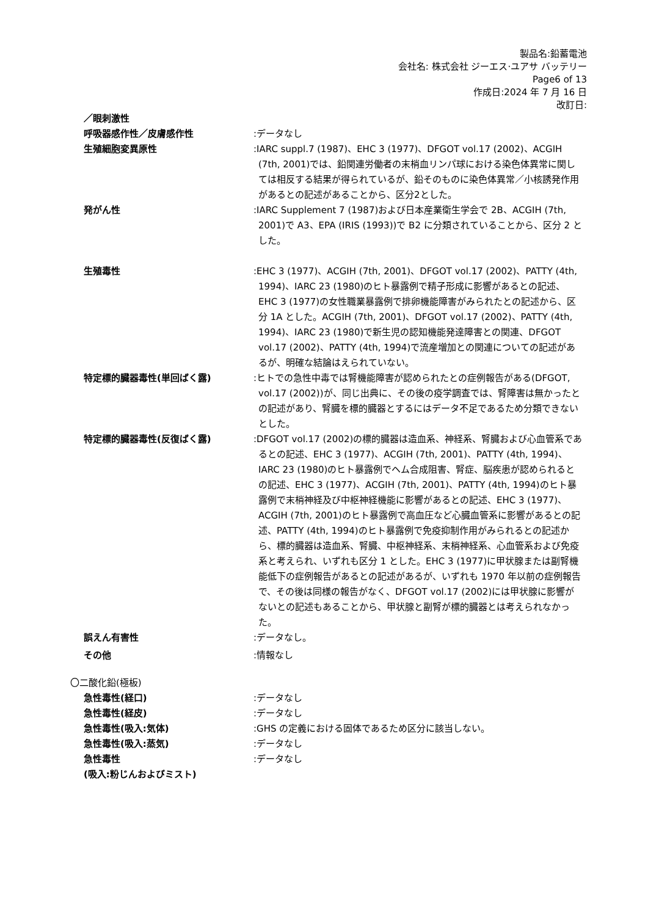製品名:鉛蓄電池
会社名: 株式会社 ジーエス·ユアサ バッテリー
Page6 of 13
作成日:2024 年 7 月 16 日
改訂日:
／眼刺激性
呼吸器感作性／皮膚感作性 :データなし
生殖細胞変異原性 :IARC suppl.7 (1987)、EHC 3 (1977)、DFGOT vol.17 (2002)、ACGIH (7th, 2001)では、鉛関連労働者の末梢血リンパ球における染色体異常に関しては相反する結果が得られているが、鉛そのものに染色体異常／小核誘発作用があるとの記述があることから、区分2とした。
発がん性 :IARC Supplement 7 (1987)および日本産業衛生学会で 2B、ACGIH (7th, 2001)で A3、EPA (IRIS (1993))で B2 に分類されていることから、区分 2 とした。
生殖毒性 :EHC 3 (1977)、ACGIH (7th, 2001)、DFGOT vol.17 (2002)、PATTY (4th, 1994)、IARC 23 (1980)のヒト暴露例で精子形成に影響があるとの記述、EHC 3 (1977)の女性職業暴露例で排卵機能障害がみられたとの記述から、区分 1A とした。ACGIH (7th, 2001)、DFGOT vol.17 (2002)、PATTY (4th, 1994)、IARC 23 (1980)で新生児の認知機能発達障害との関連、DFGOT vol.17 (2002)、PATTY (4th, 1994)で流産増加との関連についての記述があるが、明確な結論はえられていない。
特定標的臓器毒性(単回ばく露) :ヒトでの急性中毒では腎機能障害が認められたとの症例報告がある(DFGOT, vol.17 (2002))が、同じ出典に、その後の疫学調査では、腎障害は無かったとの記述があり、腎臓を標的臓器とするにはデータ不足であるため分類できないとした。
特定標的臓器毒性(反復ばく露) :DFGOT vol.17 (2002)の標的臓器は造血系、神経系、腎臓および心血管系であるとの記述、EHC 3 (1977)、ACGIH (7th, 2001)、PATTY (4th, 1994)、IARC 23 (1980)のヒト暴露例でヘム合成阻害、腎症、脳疾患が認められるとの記述、EHC 3 (1977)、ACGIH (7th, 2001)、PATTY (4th, 1994)のヒト暴露例で末梢神経及び中枢神経機能に影響があるとの記述、EHC 3 (1977)、ACGIH (7th, 2001)のヒト暴露例で高血圧など心臓血管系に影響があるとの記述、PATTY (4th, 1994)のヒト暴露例で免疫抑制作用がみられるとの記述から、標的臓器は造血系、腎臓、中枢神経系、末梢神経系、心血管系および免疫系と考えられ、いずれも区分 1 とした。EHC 3 (1977)に甲状腺または副腎機能低下の症例報告があるとの記述があるが、いずれも 1970 年以前の症例報告で、その後は同様の報告がなく、DFGOT vol.17 (2002)には甲状腺に影響がないとの記述もあることから、甲状腺と副腎が標的臓器とは考えられなかった。
誤えん有害性 :データなし。
その他 :情報なし
〇二酸化鉛(極板)
急性毒性(経口) :データなし
急性毒性(経皮) :データなし
急性毒性(吸入:気体) :GHS の定義における固体であるため区分に該当しない。
急性毒性(吸入:蒸気) :データなし
急性毒性
(吸入:粉じんおよびミスト)
:データなし